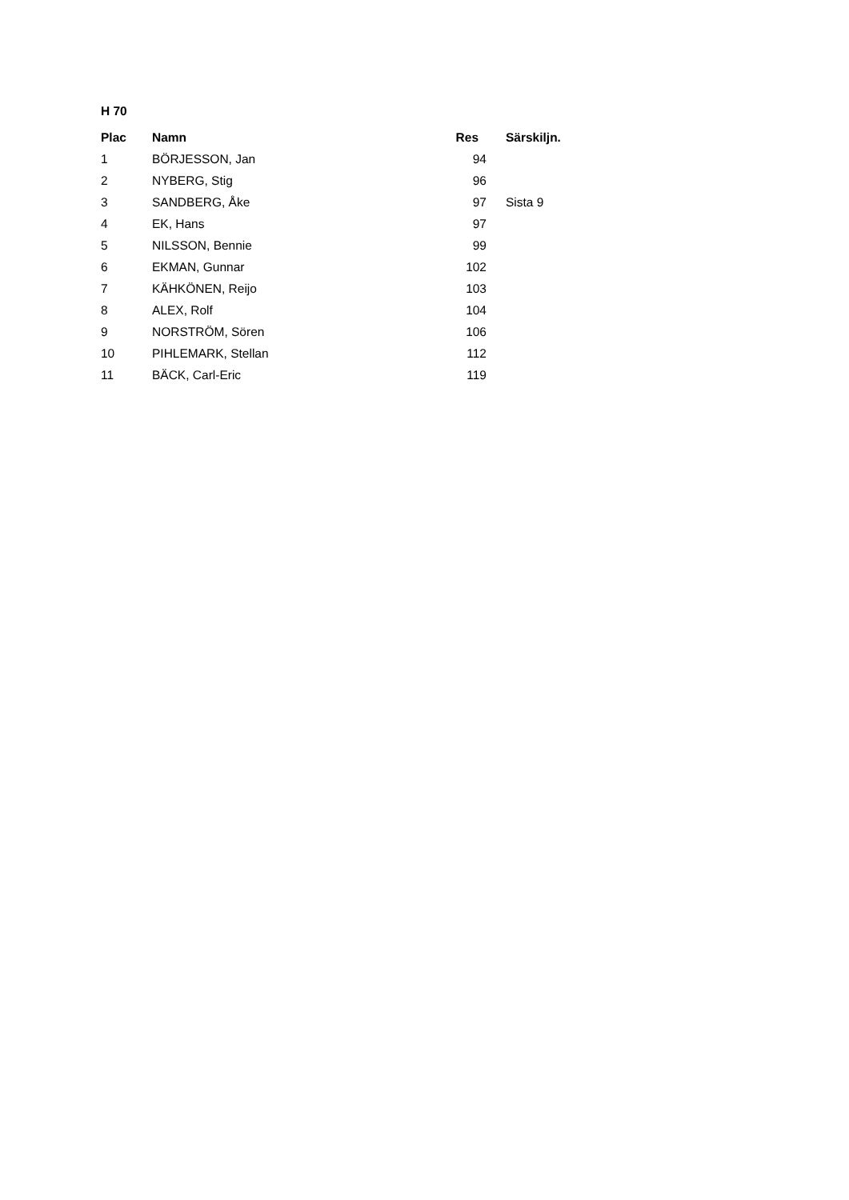H 70
| Plac | Namn | Res | Särskiljn. |
| --- | --- | --- | --- |
| 1 | BÖRJESSON, Jan | 94 | |
| 2 | NYBERG, Stig | 96 | |
| 3 | SANDBERG, Åke | 97 | Sista 9 |
| 4 | EK, Hans | 97 | |
| 5 | NILSSON, Bennie | 99 | |
| 6 | EKMAN, Gunnar | 102 | |
| 7 | KÄHKÖNEN, Reijo | 103 | |
| 8 | ALEX, Rolf | 104 | |
| 9 | NORSTRÖM, Sören | 106 | |
| 10 | PIHLEMARK, Stellan | 112 | |
| 11 | BÄCK, Carl-Eric | 119 | |